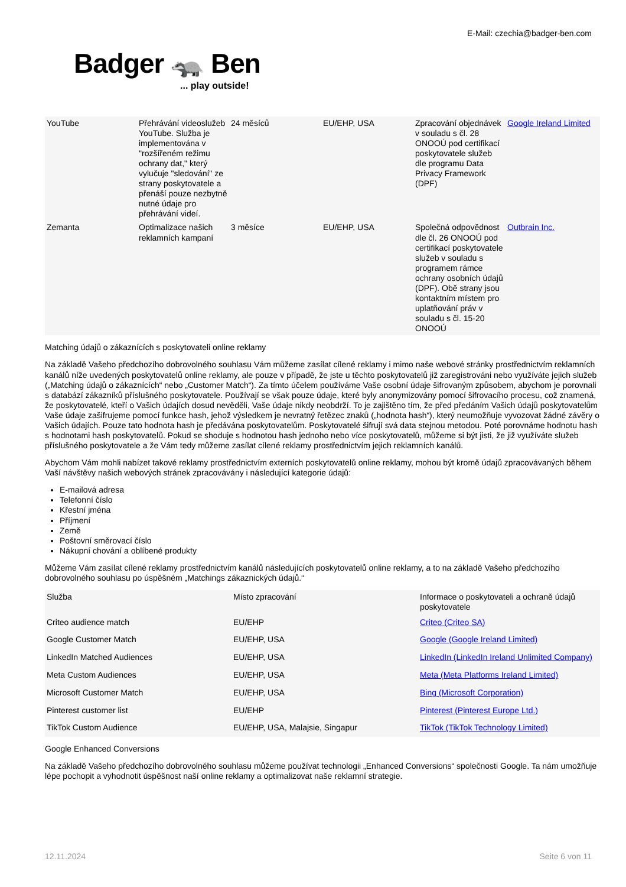E-Mail: czechia@badger-ben.com
Badger 🦡 Ben... play outside!
| YouTube | Přehrávání videoslužeb YouTube. Služba je implementována v "rozšířeném režimu ochrany dat," který vylučuje "sledování" ze strany poskytovatele a přenáší pouze nezbytně nutné údaje pro přehrávání videí. | 24 měsíců | EU/EHP, USA | Zpracování objednávek v souladu s čl. 28 ONOOÚ pod certifikací poskytovatele služeb dle programu Data Privacy Framework (DPF) | Google Ireland Limited |
| Zemanta | Optimalizace našich reklamních kampaní | 3 měsíce | EU/EHP, USA | Společná odpovědnost dle čl. 26 ONOOÚ pod certifikací poskytovatele služeb v souladu s programem rámce ochrany osobních údajů (DPF). Obě strany jsou kontaktním místem pro uplatňování práv v souladu s čl. 15-20 ONOOÚ | Outbrain Inc. |
Matching údajů o zákaznících s poskytovateli online reklamy
Na základě Vašeho předchozího dobrovolného souhlasu Vám můžeme zasílat cílené reklamy i mimo naše webové stránky prostřednictvím reklamních kanálů níže uvedených poskytovatelů online reklamy, ale pouze v případě, že jste u těchto poskytovatelů již zaregistrováni nebo využíváte jejich služeb („Matching údajů o zákaznících“ nebo „Customer Match“). Za tímto účelem používáme Vaše osobní údaje šifrovaným způsobem, abychom je porovnali s databází zákazníků příslušného poskytovatele. Používají se však pouze údaje, které byly anonymizovány pomocí šifrovacího procesu, což znamená, že poskytovatelé, kteří o Vašich údajích dosud nevěděli, Vaše údaje nikdy neobdrží. To je zajištěno tím, že před předáním Vašich údajů poskytovatelům Vaše údaje zašifrujeme pomocí funkce hash, jehož výsledkem je nevratný řetězec znaků („hodnota hash“), který neumožňuje vyvozovat žádné závěry o Vašich údajích. Pouze tato hodnota hash je předávána poskytovatelům. Poskytovatelé šifrují svá data stejnou metodou. Poté porovnáme hodnotu hash s hodnotami hash poskytovatelů. Pokud se shoduje s hodnotou hash jednoho nebo více poskytovatelů, můžeme si být jisti, že již využíváte služeb příslušného poskytovatele a že Vám tedy můžeme zasílat cílené reklamy prostřednictvím jejich reklamních kanálů.
Abychom Vám mohli nabízet takové reklamy prostřednictvím externích poskytovatelů online reklamy, mohou být kromě údajů zpracovávaných během Vaší návštěvy našich webových stránek zpracovávány i následující kategorie údajů:
E-mailová adresa
Telefonní číslo
Křestní jména
Příjmení
Země
Poštovní směrovací číslo
Nákupní chování a oblíbené produkty
Můžeme Vám zasílat cílené reklamy prostřednictvím kanálů následujících poskytovatelů online reklamy, a to na základě Vašeho předchozího dobrovolného souhlasu po úspěšném „Matchings zákaznických údajů.“
| Služba | Místo zpracování | Informace o poskytovateli a ochraně údajů poskytovatele |
| --- | --- | --- |
| Criteo audience match | EU/EHP | Criteo (Criteo SA) |
| Google Customer Match | EU/EHP, USA | Google (Google Ireland Limited) |
| LinkedIn Matched Audiences | EU/EHP, USA | LinkedIn (LinkedIn Ireland Unlimited Company) |
| Meta Custom Audiences | EU/EHP, USA | Meta (Meta Platforms Ireland Limited) |
| Microsoft Customer Match | EU/EHP, USA | Bing (Microsoft Corporation) |
| Pinterest customer list | EU/EHP | Pinterest (Pinterest Europe Ltd.) |
| TikTok Custom Audience | EU/EHP, USA, Malajsie, Singapur | TikTok (TikTok Technology Limited) |
Google Enhanced Conversions
Na základě Vašeho předchozího dobrovolného souhlasu můžeme používat technologii „Enhanced Conversions“ společnosti Google. Ta nám umožňuje lépe pochopit a vyhodnotit úspěšnost naší online reklamy a optimalizovat naše reklamní strategie.
12.11.2024 Seite 6 von 11